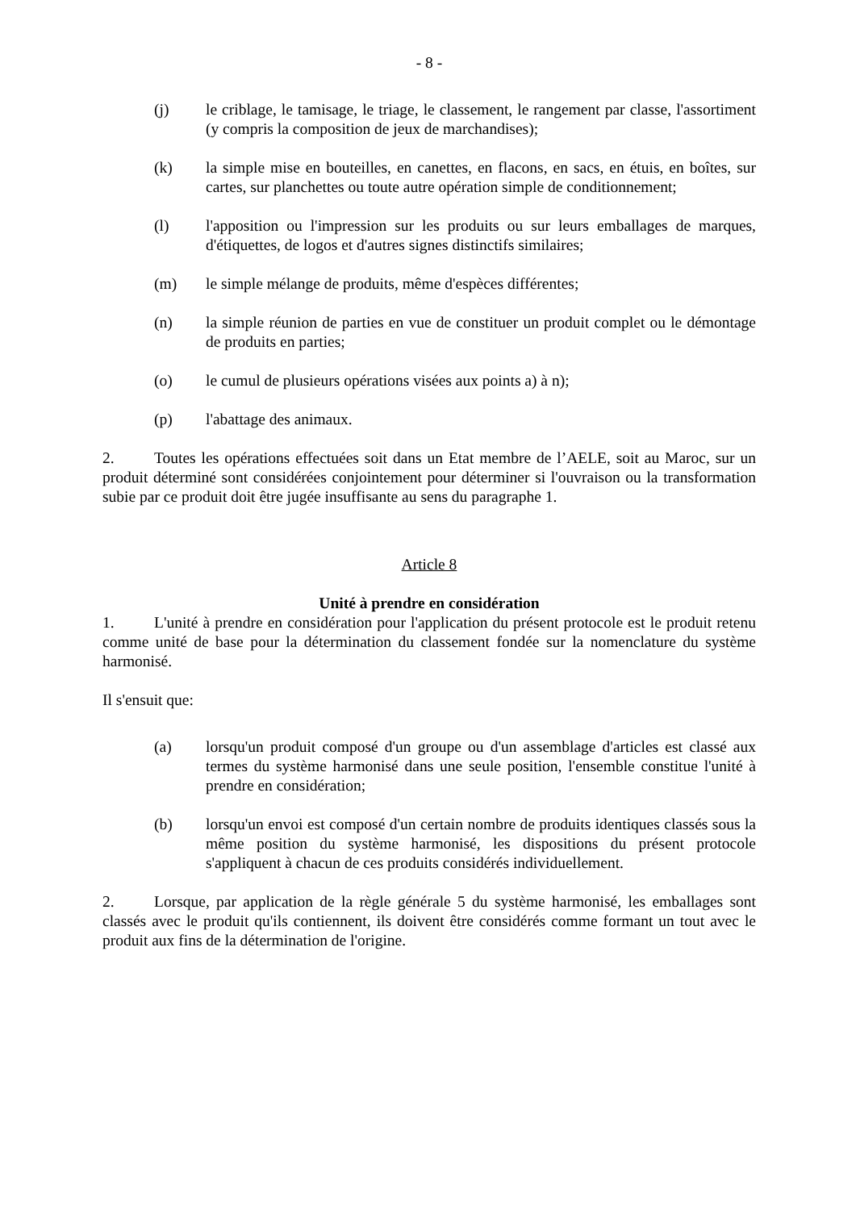- 8 -
(j) le criblage, le tamisage, le triage, le classement, le rangement par classe, l'assortiment (y compris la composition de jeux de marchandises);
(k) la simple mise en bouteilles, en canettes, en flacons, en sacs, en étuis, en boîtes, sur cartes, sur planchettes ou toute autre opération simple de conditionnement;
(l) l'apposition ou l'impression sur les produits ou sur leurs emballages de marques, d'étiquettes, de logos et d'autres signes distinctifs similaires;
(m) le simple mélange de produits, même d'espèces différentes;
(n) la simple réunion de parties en vue de constituer un produit complet ou le démontage de produits en parties;
(o) le cumul de plusieurs opérations visées aux points a) à n);
(p) l'abattage des animaux.
2. Toutes les opérations effectuées soit dans un Etat membre de l’AELE, soit au Maroc, sur un produit déterminé sont considérées conjointement pour déterminer si l'ouvraison ou la transformation subie par ce produit doit être jugée insuffisante au sens du paragraphe 1.
Article 8
Unité à prendre en considération
1. L'unité à prendre en considération pour l'application du présent protocole est le produit retenu comme unité de base pour la détermination du classement fondée sur la nomenclature du système harmonisé.
Il s'ensuit que:
(a) lorsqu'un produit composé d'un groupe ou d'un assemblage d'articles est classé aux termes du système harmonisé dans une seule position, l'ensemble constitue l'unité à prendre en considération;
(b) lorsqu'un envoi est composé d'un certain nombre de produits identiques classés sous la même position du système harmonisé, les dispositions du présent protocole s'appliquent à chacun de ces produits considérés individuellement.
2. Lorsque, par application de la règle générale 5 du système harmonisé, les emballages sont classés avec le produit qu'ils contiennent, ils doivent être considérés comme formant un tout avec le produit aux fins de la détermination de l'origine.